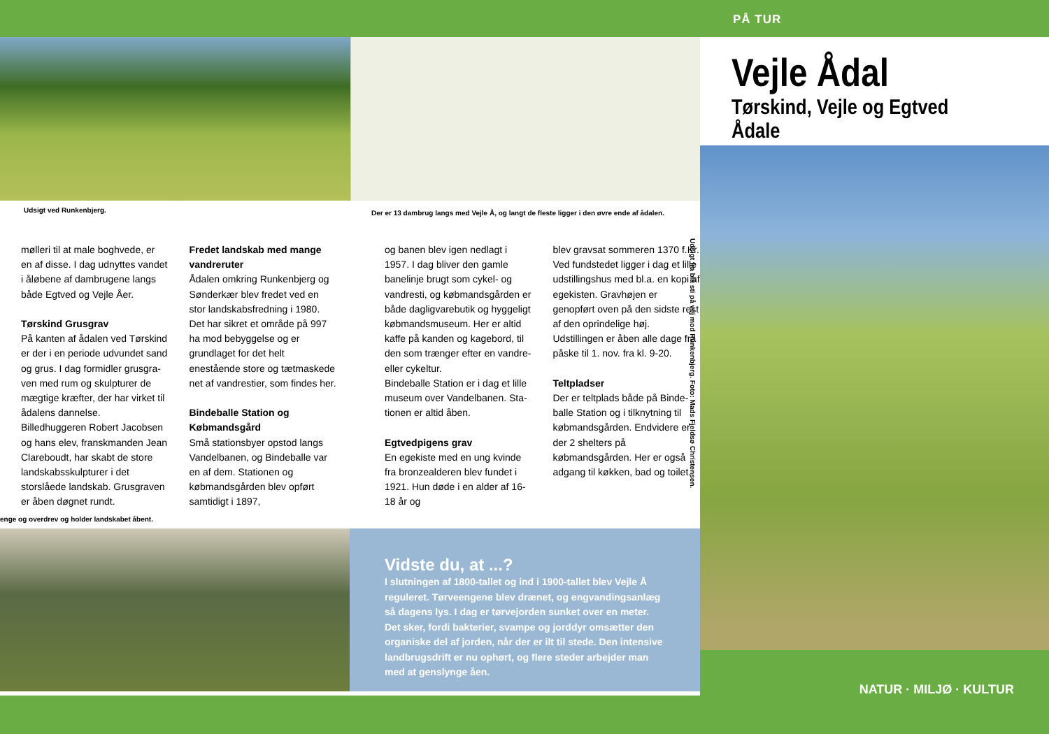PÅ TUR
Udsigt ved Runkenbjerg.
Der er 13 dambrug langs med Vejle Å, og langt de fleste ligger i den øvre ende af ådalen.
mølleri til at male boghvede, er en af disse. I dag udnyttes vandet i åløbene af dambrugene langs både Egtved og Vejle Åer.
Tørskind Grusgrav
På kanten af ådalen ved Tørskind er der i en periode udvundet sand og grus. I dag formidler grusgra­ven med rum og skulpturer de mægtige kræfter, der har virket til ådalens dannelse. Billedhuggeren Robert Jacobsen og hans elev, franskmanden Jean Clareboudt, har skabt de store landskabsskulp­turer i det storslåede landskab. Grusgraven er åben døgnet rundt.
Fredet landskab med mange vandreruter
Ådalen omkring Runkenbjerg og Sønderkær blev fredet ved en stor landskabsfredning i 1980. Det har sikret et område på 997 ha mod bebyggelse og er grundlaget for det helt enestående store og tætmaskede net af vandrestier, som findes her.
Bindeballe Station og Købmandsgård
Små stationsbyer opstod langs Vandelbanen, og Bindeballe var en af dem. Stationen og købmands­gården blev opført samtidigt i 1897,
og banen blev igen nedlagt i 1957. I dag bliver den gamle banelinje brugt som cykel- og vandresti, og købmandsgården er både dagligvarebutik og hyggeligt købmandsmuseum. Her er altid kaffe på kanden og kagebord, til den som trænger efter en vandre- eller cykeltur.
Bindeballe Station er i dag et lille museum over Vandelbanen. Sta­tionen er altid åben.
Egtvedpigens grav
En egekiste med en ung kvinde fra bronzealderen blev fundet i 1921. Hun døde i en alder af 16-18 år og
blev gravsat sommeren 1370 f.Kr. Ved fundstedet ligger i dag et lille udstillingshus med bl.a. en kopi af egekisten. Gravhøjen er genopført oven på den sidste rest af den oprindelige høj. Udstillingen er åben alle dage fra påske til 1. nov. fra kl. 9-20.
Teltpladser
Der er teltplads både på Binde­balle Station og i tilknytning til køb­mandsgården. Endvidere er der 2 shelters på købmandsgården. Her er også adgang til køkken, bad og toilet.
Udsigt fra blå sti på vej mod Runkenbjerg. Foto: Mads Fjeldsø Christensen.
enge og overdrev og holder landskabet åbent.
Vidste du, at ...?
I slutningen af 1800-tallet og ind i 1900-tallet blev Vejle Å reguleret. Tørveengene blev drænet, og engvandingsanlæg så dagens lys. I dag er tørvejorden sunket over en meter. Det sker, fordi bakterier, svampe og jorddyr omsætter den organiske del af jorden, når der er ilt til stede. Den intensive landbrugsdrift er nu ophørt, og flere steder arbejder man med at genslynge åen.
Vejle Ådal
Tørskind, Vejle og Egtved Ådale
NATUR · MILJØ · KULTUR